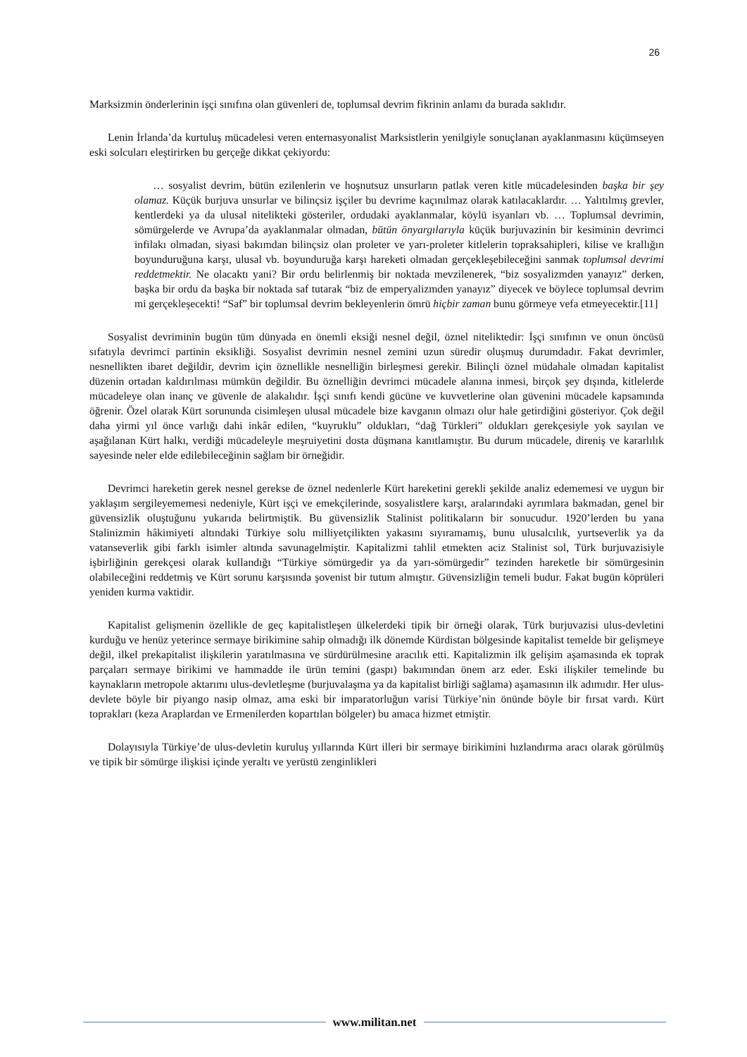26
Marksizmin önderlerinin işçi sınıfına olan güvenleri de, toplumsal devrim fikrinin anlamı da burada saklıdır.
Lenin İrlanda’da kurtuluş mücadelesi veren enternasyonalist Marksistlerin yenilgiyle sonuçlanan ayaklanmasını küçümseyen eski solcuları eleştirirken bu gerçeğe dikkat çekiyordu:
… sosyalist devrim, bütün ezilenlerin ve hoşnutsuz unsurların patlak veren kitle mücadelesinden başka bir şey olamaz. Küçük burjuva unsurlar ve bilinçsiz işçiler bu devrime kaçınılmaz olarak katılacaklardır. … Yalıtılmış grevler, kentlerdeki ya da ulusal nitelikteki gösteriler, ordudaki ayaklanmalar, köylü isyanları vb. … Toplumsal devrimin, sömürgelerde ve Avrupa’da ayaklanmalar olmadan, bütün önyargılarıyla küçük burjuvazinin bir kesiminin devrimci infilakı olmadan, siyasi bakımdan bilinçsiz olan proleter ve yarı-proleter kitlelerin topraksahipleri, kilise ve krallığın boyunduruğuna karşı, ulusal vb. boyunduruğa karşı hareketi olmadan gerçekleşebileceğini sanmak toplumsal devrimi reddetmektir. Ne olacaktı yani? Bir ordu belirlenmiş bir noktada mevzilenerek, “biz sosyalizmden yanayız” derken, başka bir ordu da başka bir noktada saf tutarak “biz de emperyalizmden yanayız” diyecek ve böylece toplumsal devrim mi gerçekleşecekti! “Saf” bir toplumsal devrim bekleyenlerin ömrü hiçbir zaman bunu görmeye vefa etmeyecektir.[11]
Sosyalist devriminin bugün tüm dünyada en önemli eksiği nesnel değil, öznel niteliktedir: İşçi sınıfının ve onun öncüsü sıfatıyla devrimci partinin eksikliği. Sosyalist devrimin nesnel zemini uzun süredir oluşmuş durumdadır. Fakat devrimler, nesnellikten ibaret değildir, devrim için öznellikle nesnelliğin birleşmesi gerekir. Bilinçli öznel müdahale olmadan kapitalist düzenin ortadan kaldırılması mümkün değildir. Bu öznelliğin devrimci mücadele alanına inmesi, birçok şey dışında, kitlelerde mücadeleye olan inanç ve güvenle de alakalıdır. İşçi sınıfı kendi gücüne ve kuvvetlerine olan güvenini mücadele kapsamında öğrenir. Özel olarak Kürt sorununda cisimleşen ulusal mücadele bize kavganın olmazı olur hale getirdiğini gösteriyor. Çok değil daha yirmi yıl önce varlığı dahi inkâr edilen, “kuyruklu” oldukları, “dağ Türkleri” oldukları gerekçesiyle yok sayılan ve aşağılanan Kürt halkı, verdiği mücadeleyle meşruiyetini dosta düşmana kanıtlamıştır. Bu durum mücadele, direniş ve kararlılık sayesinde neler elde edilebileceğinin sağlam bir örneğidir.
Devrimci hareketin gerek nesnel gerekse de öznel nedenlerle Kürt hareketini gerekli şekilde analiz edememesi ve uygun bir yaklaşım sergileyememesi nedeniyle, Kürt işçi ve emekçilerinde, sosyalistlere karşı, aralarındaki ayrımlara bakmadan, genel bir güvensizlik oluştuğunu yukarıda belirtmiştik. Bu güvensizlik Stalinist politikaların bir sonucudur. 1920’lerden bu yana Stalinizmin hâkimiyeti altındaki Türkiye solu milliyetçilikten yakasını sıyıramamış, bunu ulusalcılık, yurtseverlik ya da vatanseverlik gibi farklı isimler altında savunagelmiştir. Kapitalizmi tahlil etmekten aciz Stalinist sol, Türk burjuvazisiyle işbirliğinin gerekçesi olarak kullandığı “Türkiye sömürgedir ya da yarı-sömürgedir” tezinden hareketle bir sömürgesinin olabileceğini reddetmiş ve Kürt sorunu karşısında şovenist bir tutum almıştır. Güvensizliğin temeli budur. Fakat bugün köprüleri yeniden kurma vaktidir.
Kapitalist gelişmenin özellikle de geç kapitalistleşen ülkelerdeki tipik bir örneği olarak, Türk burjuvazisi ulus-devletini kurduğu ve henüz yeterince sermaye birikimine sahip olmadığı ilk dönemde Kürdistan bölgesinde kapitalist temelde bir gelişmeye değil, ilkel prekapitalist ilişkilerin yaratılmasına ve sürdürülmesine aracılık etti. Kapitalizmin ilk gelişim aşamasında ek toprak parçaları sermaye birikimi ve hammadde ile ürün temini (gaspı) bakımından önem arz eder. Eski ilişkiler temelinde bu kaynakların metropole aktarımı ulus-devletleşme (burjuvalaşma ya da kapitalist birliği sağlama) aşamasının ilk adımıdır. Her ulus-devlete böyle bir piyango nasip olmaz, ama eski bir imparatorluğun varisi Türkiye’nin önünde böyle bir fırsat vardı. Kürt toprakları (keza Araplardan ve Ermenilerden kopartılan bölgeler) bu amaca hizmet etmiştir.
Dolayısıyla Türkiye’de ulus-devletin kuruluş yıllarında Kürt illeri bir sermaye birikimini hızlandırma aracı olarak görülmüş ve tipik bir sömürge ilişkisi içinde yeraltı ve yerüstü zenginlikleri
www.militan.net